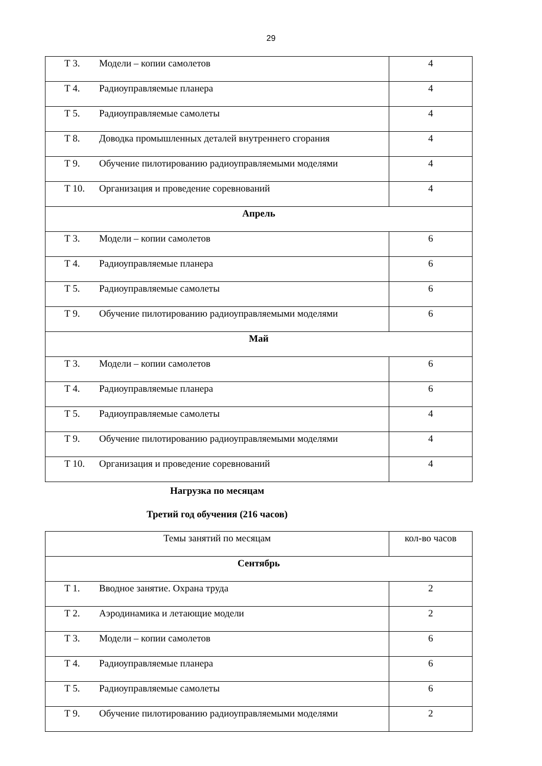29
| Т 3. Модели – копии самолетов | 4 |
| Т 4. Радиоуправляемые планера | 4 |
| Т 5. Радиоуправляемые самолеты | 4 |
| Т 8. Доводка промышленных деталей внутреннего сгорания | 4 |
| Т 9. Обучение пилотированию радиоуправляемыми моделями | 4 |
| Т 10. Организация и проведение соревнований | 4 |
| Апрель | |
| Т 3. Модели – копии самолетов | 6 |
| Т 4. Радиоуправляемые планера | 6 |
| Т 5. Радиоуправляемые самолеты | 6 |
| Т 9. Обучение пилотированию радиоуправляемыми моделями | 6 |
| Май | |
| Т 3. Модели – копии самолетов | 6 |
| Т 4. Радиоуправляемые планера | 6 |
| Т 5. Радиоуправляемые самолеты | 4 |
| Т 9. Обучение пилотированию радиоуправляемыми моделями | 4 |
| Т 10. Организация и проведение соревнований | 4 |
Нагрузка по месяцам
Третий год обучения (216 часов)
| Темы занятий по месяцам | кол-во часов |
| Сентябрь | |
| Т 1. Вводное занятие. Охрана труда | 2 |
| Т 2. Аэродинамика и летающие модели | 2 |
| Т 3. Модели – копии самолетов | 6 |
| Т 4. Радиоуправляемые планера | 6 |
| Т 5. Радиоуправляемые самолеты | 6 |
| Т 9. Обучение пилотированию радиоуправляемыми моделями | 2 |